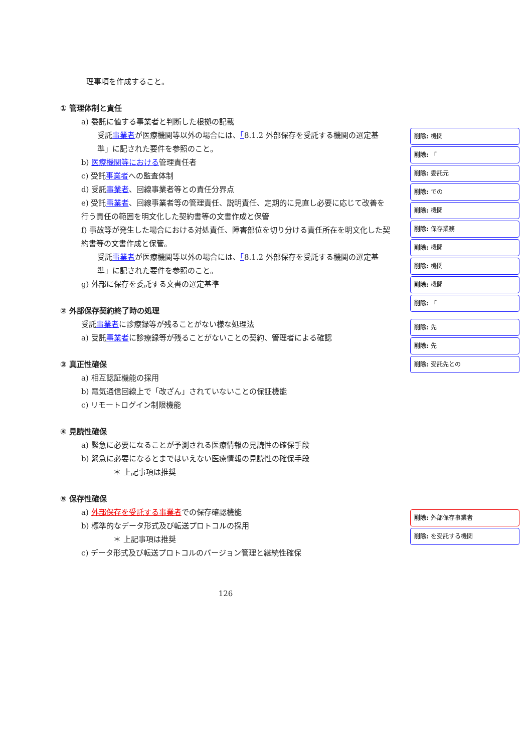理事項を作成すること。
① 管理体制と責任
a) 委託に値する事業者と判断した根拠の記載
受託事業者が医療機関等以外の場合には、「8.1.2 外部保存を受託する機関の選定基準」に記された要件を参照のこと。
b) 医療機関等における管理責任者
c) 受託事業者への監査体制
d) 受託事業者、回線事業者等との責任分界点
e) 受託事業者、回線事業者等の管理責任、説明責任、定期的に見直し必要に応じて改善を行う責任の範囲を明文化した契約書等の文書作成と保管
f) 事故等が発生した場合における対処責任、障害部位を切り分ける責任所在を明文化した契約書等の文書作成と保管。
受託事業者が医療機関等以外の場合には、「8.1.2 外部保存を受託する機関の選定基準」に記された要件を参照のこと。
g) 外部に保存を委託する文書の選定基準
② 外部保存契約終了時の処理
受託事業者に診療録等が残ることがない様な処理法
a) 受託事業者に診療録等が残ることがないことの契約、管理者による確認
③ 真正性確保
a) 相互認証機能の採用
b) 電気通信回線上で「改ざん」されていないことの保証機能
c) リモートログイン制限機能
④ 見読性確保
a) 緊急に必要になることが予測される医療情報の見読性の確保手段
b) 緊急に必要になるとまではいえない医療情報の見読性の確保手段
＊ 上記事項は推奨
⑤ 保存性確保
a) 外部保存を受託する事業者での保存確認機能
b) 標準的なデータ形式及び転送プロトコルの採用
＊ 上記事項は推奨
c) データ形式及び転送プロトコルのバージョン管理と継続性確保
削除: 機関
削除: 「
削除: 委託元
削除: での
削除: 機関
削除: 保存業務
削除: 機関
削除: 機関
削除: 機関
削除: 「
削除: 先
削除: 先
削除: 受託先との
削除: 外部保存事業者
削除: を受託する機関
126